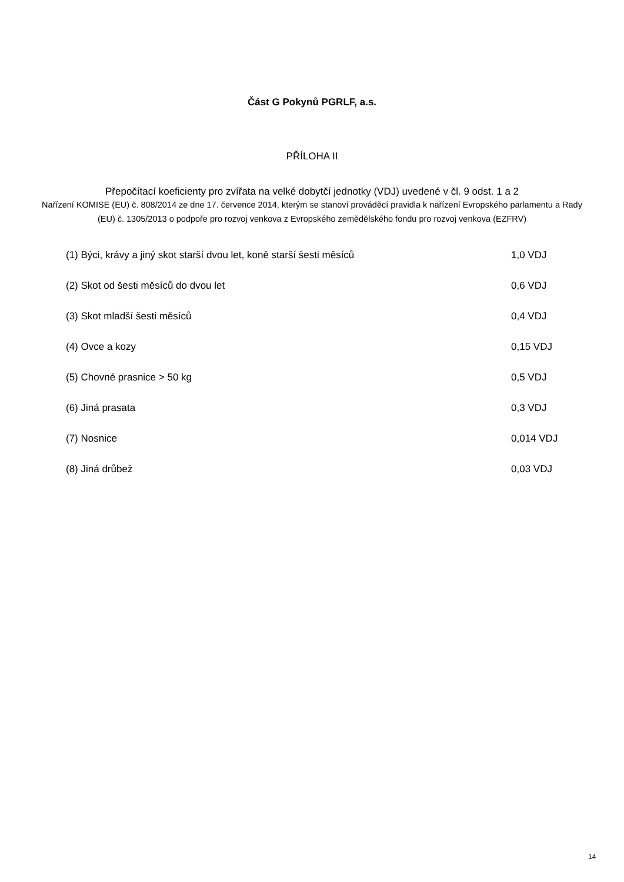Část G Pokynů PGRLF, a.s.
PŘÍLOHA II
Přepočítací koeficienty pro zvířata na velké dobytčí jednotky (VDJ) uvedené v čl. 9 odst. 1 a 2
Nařízení KOMISE (EU) č. 808/2014 ze dne 17. července 2014, kterým se stanoví prováděcí pravidla k nařízení Evropského parlamentu a Rady (EU) č. 1305/2013 o podpoře pro rozvoj venkova z Evropského zemědělského fondu pro rozvoj venkova (EZFRV)
| (1) Býci, krávy a jiný skot starší dvou let, koně starší šesti měsíců | 1,0 VDJ |
| (2) Skot od šesti měsíců do dvou let | 0,6 VDJ |
| (3) Skot mladší šesti měsíců | 0,4 VDJ |
| (4) Ovce a kozy | 0,15 VDJ |
| (5) Chovné prasnice > 50 kg | 0,5 VDJ |
| (6) Jiná prasata | 0,3 VDJ |
| (7) Nosnice | 0,014 VDJ |
| (8) Jiná drůbež | 0,03 VDJ |
14